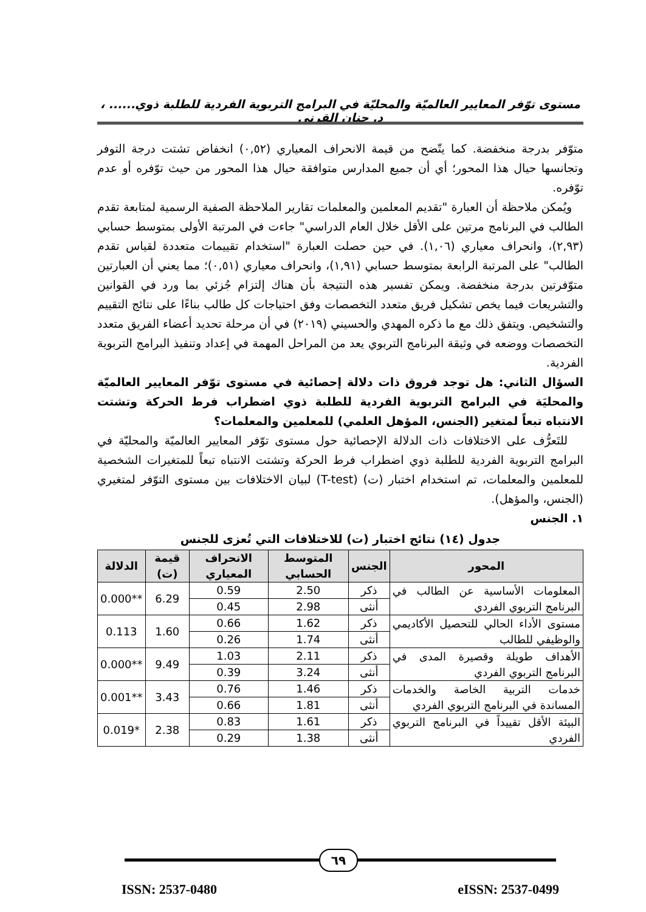مستوى توّفر المعايير العالميّة والمحليّة في البرامج التربوية الفردية للطلبة ذوي...... ، د. حنان القرني
متوّفر بدرجة منخفضة. كما يتّضح من قيمة الانحراف المعياري (٠,٥٢) انخفاض تشتت درجة التوفر وتجانسها حيال هذا المحور؛ أي أن جميع المدارس متوافقة حيال هذا المحور من حيث توّفره أو عدم توّفره.
ويُمكن ملاحظة أن العبارة "تقديم المعلمين والمعلمات تقارير الملاحظة الصفية الرسمية لمتابعة تقدم الطالب في البرنامج مرتين على الأقل خلال العام الدراسي" جاءت في المرتبة الأولى بمتوسط حسابي (٢,٩٣)، وانحراف معياري (١,٠٦). في حين حصلت العبارة "استخدام تقييمات متعددة لقياس تقدم الطالب" على المرتبة الرابعة بمتوسط حسابي (١,٩١)، وانحراف معياري (٠,٥١)؛ مما يعني أن العبارتين متوّفرتين بدرجة منخفضة. ويمكن تفسير هذه النتيجة بأن هناك إلتزام جُزئي بما ورد في القوانين والتشريعات فيما يخص تشكيل فريق متعدد التخصصات وفق احتياجات كل طالب بناءًا على نتائج التقييم والتشخيص. ويتفق ذلك مع ما ذكره المهدي والحسيني (٢٠١٩) في أن مرحلة تحديد أعضاء الفريق متعدد التخصصات ووضعه في وثيقة البرنامج التربوي يعد من المراحل المهمة في إعداد وتنفيذ البرامج التربوية الفردية.
السؤال الثاني: هل توجد فروق ذات دلالة إحصائية في مستوى توّفر المعايير العالميّة والمحليَة في البرامج التربوية الفردية للطلبة ذوي اضطراب فرط الحركة وتشتت الانتباه تبعاً لمتغير (الجنس، المؤهل العلمي) للمعلمين والمعلمات؟
للتَعرُّف على الاختلافات ذات الدلالة الإحصائية حول مستوى توّفر المعايير العالميّة والمحليّة في البرامج التربوية الفردية للطلبة ذوي اضطراب فرط الحركة وتشتت الانتباه تبعاً للمتغيرات الشخصية للمعلمين والمعلمات، تم استخدام اختبار (ت) (T-test) لبيان الاختلافات بين مستوى التوّفر لمتغيري (الجنس، والمؤهل).
١. الجنس
جدول (١٤) نتائج اختبار (ت) للاختلافات التي تُعزى للجنس
| المحور | الجنس | المتوسط الحسابي | الانحراف المعياري | قيمة (ت) | الدلالة |
| --- | --- | --- | --- | --- | --- |
| المعلومات الأساسية عن الطالب في البرنامج التربوي الفردي | ذكر | 2.50 | 0.59 | 6.29 | **0.000 |
| | أنثى | 2.98 | 0.45 | | |
| مستوى الأداء الحالي للتحصيل الأكاديمي والوظيفي للطالب | ذكر | 1.62 | 0.66 | 1.60 | 0.113 |
| | أنثى | 1.74 | 0.26 | | |
| الأهداف طويلة وقصيرة المدى في البرنامج التربوي الفردي | ذكر | 2.11 | 1.03 | 9.49 | **0.000 |
| | أنثى | 3.24 | 0.39 | | |
| خدمات التربية الخاصة والخدمات المساندة في البرنامج التربوي الفردي | ذكر | 1.46 | 0.76 | 3.43 | **0.001 |
| | أنثى | 1.81 | 0.66 | | |
| البيئة الأقل تقييداً في البرنامج التربوي الفردي | ذكر | 1.61 | 0.83 | 2.38 | *0.019 |
| | أنثى | 1.38 | 0.29 | | |
٦٩
ISSN: 2537-0480 eISSN: 2537-0499